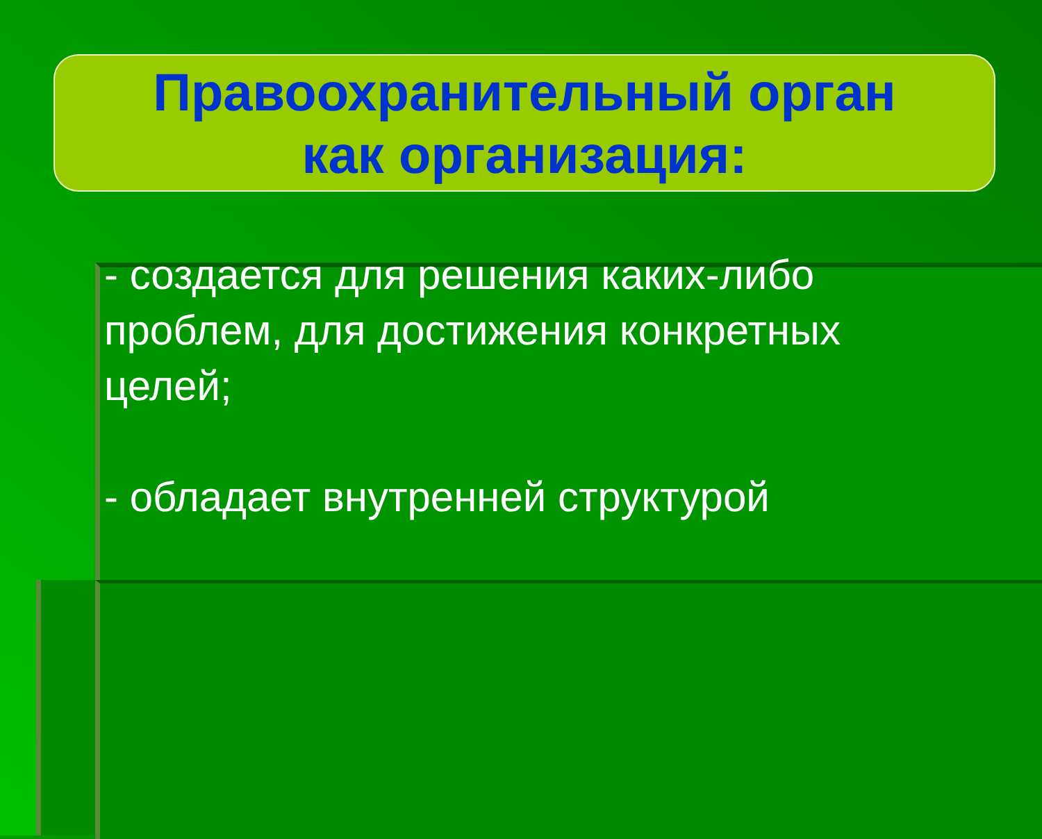Правоохранительный орган
как организация:
- создается для решения каких-либо проблем, для достижения конкретных целей;
- обладает внутренней структурой